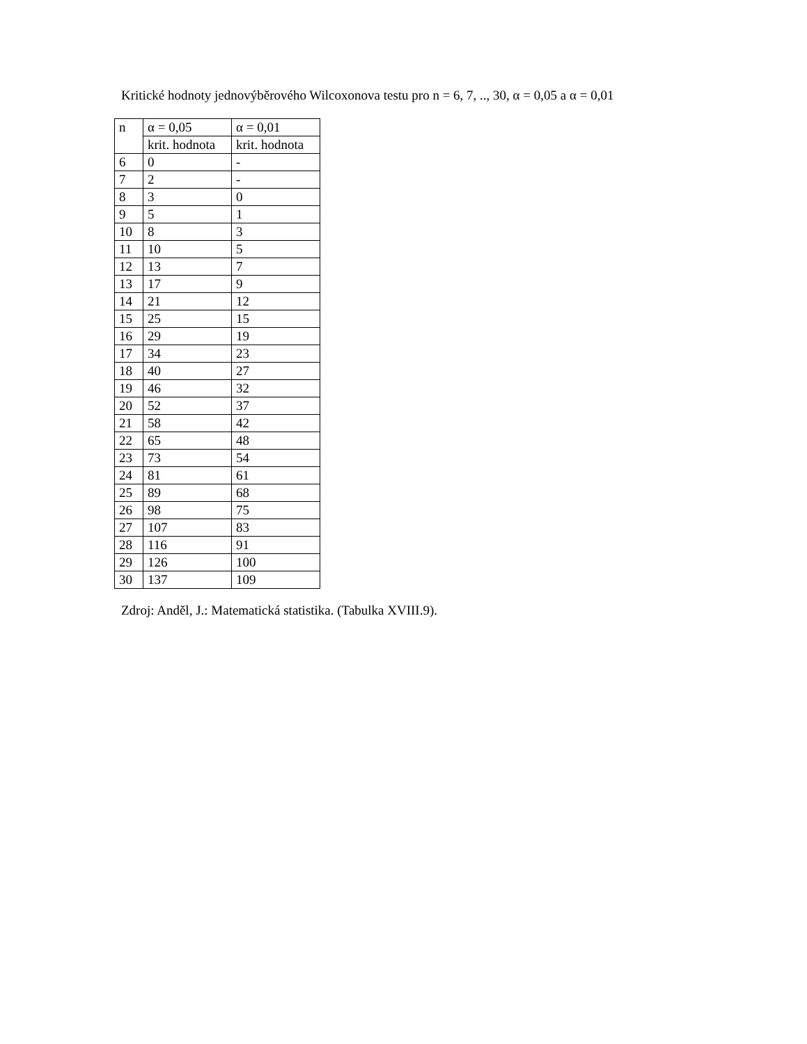Kritické hodnoty jednovýběrového Wilcoxonova testu pro n = 6, 7, .., 30, α = 0,05 a α = 0,01
| n | α = 0,05 | α = 0,01 |
| | krit. hodnota | krit. hodnota |
| 6 | 0 | - |
| 7 | 2 | - |
| 8 | 3 | 0 |
| 9 | 5 | 1 |
| 10 | 8 | 3 |
| 11 | 10 | 5 |
| 12 | 13 | 7 |
| 13 | 17 | 9 |
| 14 | 21 | 12 |
| 15 | 25 | 15 |
| 16 | 29 | 19 |
| 17 | 34 | 23 |
| 18 | 40 | 27 |
| 19 | 46 | 32 |
| 20 | 52 | 37 |
| 21 | 58 | 42 |
| 22 | 65 | 48 |
| 23 | 73 | 54 |
| 24 | 81 | 61 |
| 25 | 89 | 68 |
| 26 | 98 | 75 |
| 27 | 107 | 83 |
| 28 | 116 | 91 |
| 29 | 126 | 100 |
| 30 | 137 | 109 |
Zdroj: Anděl, J.: Matematická statistika. (Tabulka XVIII.9).